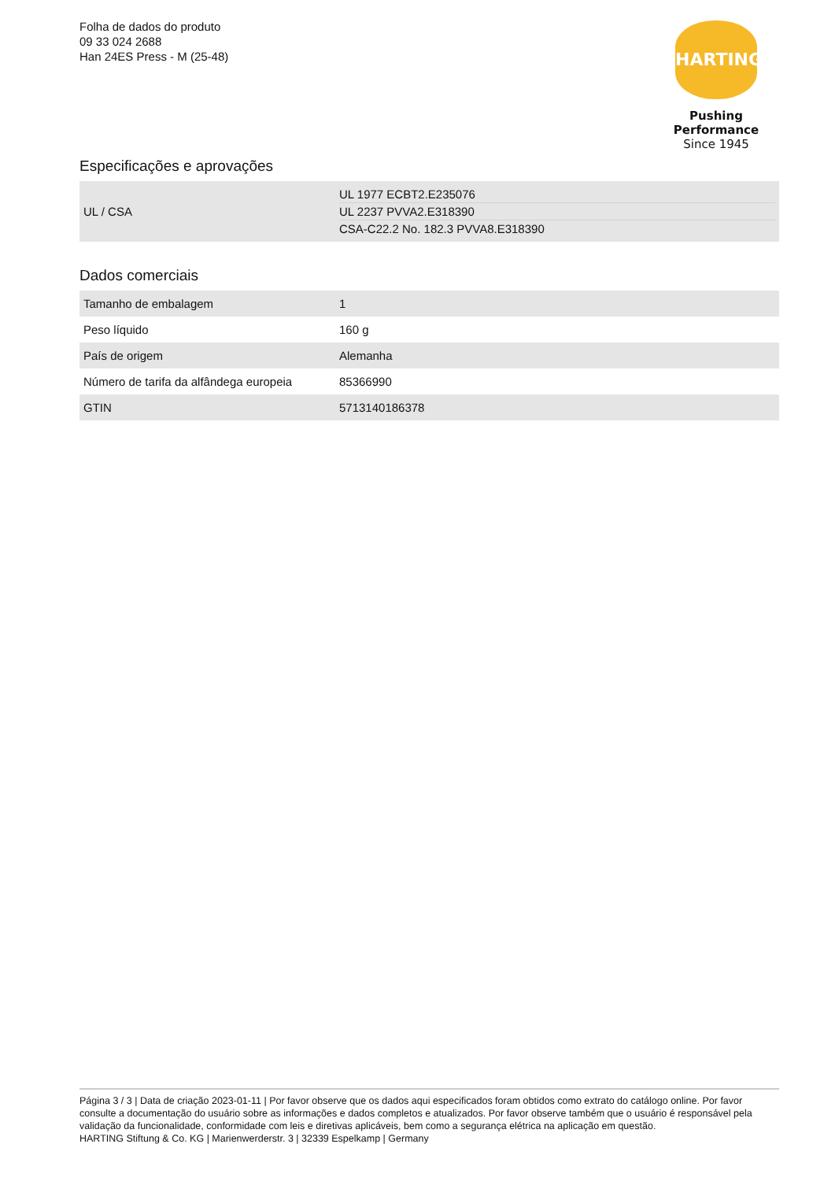Folha de dados do produto
09 33 024 2688
Han 24ES Press - M (25-48)
HARTING
Pushing Performance
Since 1945
Especificações e aprovações
| UL / CSA | UL 1977 ECBT2.E235076 UL 2237 PVVA2.E318390 CSA-C22.2 No. 182.3 PVVA8.E318390 |
Dados comerciais
| Tamanho de embalagem | 1 |
| Peso líquido | 160 g |
| País de origem | Alemanha |
| Número de tarifa da alfândega europeia | 85366990 |
| GTIN | 5713140186378 |
Página 3 / 3 | Data de criação 2023-01-11 | Por favor observe que os dados aqui especificados foram obtidos como extrato do catálogo online. Por favor consulte a documentação do usuário sobre as informações e dados completos e atualizados. Por favor observe também que o usuário é responsável pela validação da funcionalidade, conformidade com leis e diretivas aplicáveis, bem como a segurança elétrica na aplicação em questão.
HARTING Stiftung & Co. KG | Marienwerderstr. 3 | 32339 Espelkamp | Germany